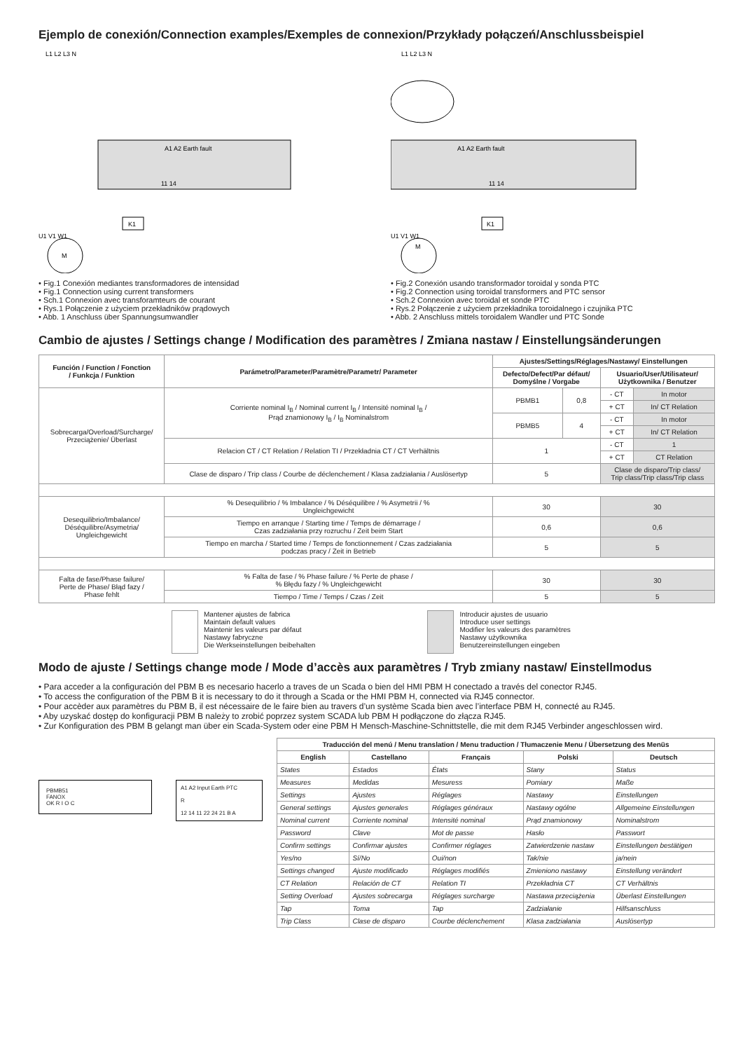Ejemplo de conexión/Connection examples/Exemples de connexion/Przykłady połączeń/Anschlussbeispiel
L1 L2 L3 N
A1 A2 Earth fault
11 14
K1
M
U1 V1 W1
• Fig.1 Conexión mediantes transformadores de intensidad
• Fig.1 Connection using current transformers
• Sch.1 Connexion avec transforamteurs de courant
• Rys.1 Połączenie z użyciem przekładników prądowych
• Abb. 1 Anschluss über Spannungsumwandler
L1 L2 L3 N
A1 A2 Earth fault
11 14
K1
M
U1 V1 W1
• Fig.2 Conexión usando transformador toroidal y sonda PTC
• Fig.2 Connection using toroidal transformers and PTC sensor
• Sch.2 Connexion avec toroidal et sonde PTC
• Rys.2 Połączenie z użyciem przekładnika toroidalnego i czujnika PTC
• Abb. 2 Anschluss mittels toroidalem Wandler und PTC Sonde
Cambio de ajustes / Settings change / Modification des paramètres / Zmiana nastaw / Einstellungsänderungen
| Función / Function / Fonction / Funkcja / Funktion | Parámetro/Parameter/Paramètre/Parametr/ Parameter | Ajustes/Settings/Réglages/Nastawy/ Einstellungen | | | |
| --- | --- | --- | --- | --- | --- |
| | | Defecto/Defect/Par défaut/ Domyślne / Vorgabe | | Usuario/User/Utilisateur/ Użytkownika / Benutzer | |
| Sobrecarga/Overload/Surcharge/ Przeciążenie/ Überlast | Corriente nominal I<sub>B</sub> / Nominal current I<sub>B</sub> / Intensité nominal I<sub>B</sub> / Prąd znamionowy I<sub>B</sub> / I<sub>B</sub> Nominalstrom | PBMB1 | 0,8 | - CT | In motor |
| | | | | + CT | In/ CT Relation |
| | | PBMB5 | 4 | - CT | In motor |
| | | | | + CT | In/ CT Relation |
| | Relacion CT / CT Relation / Relation TI / Przekładnia CT / CT Verhältnis | 1 | | - CT | 1 |
| | | | | + CT | CT Relation |
| | Clase de disparo / Trip class / Courbe de déclenchement / Klasa zadziałania / Auslösertyp | 5 | | Clase de disparo/Trip class/ Trip class/Trip class/Trip class | |
| Desequilibrio/Imbalance/ Déséquilibre/Asymetria/ Ungleichgewicht | % Desequilibrio / % Imbalance / % Déséquilibre / % Asymetrii / % Ungleichgewicht | 30 | | 30 | |
| | Tiempo en arranque / Starting time / Temps de démarrage / Czas zadziałania przy rozruchu / Zeit beim Start | 0,6 | | 0,6 | |
| | Tiempo en marcha / Started time / Temps de fonctionnement / Czas zadziałania podczas pracy / Zeit in Betrieb | 5 | | 5 | |
| Falta de fase/Phase failure/ Perte de Phase/ Błąd fazy / Phase fehlt | % Falta de fase / % Phase failure / % Perte de phase / % Błędu fazy / % Ungleichgewicht | 30 | | 30 | |
| | Tiempo / Time / Temps / Czas / Zeit | 5 | | 5 | |
Mantener ajustes de fabrica
Maintain default values
Maintenir les valeurs par défaut
Nastawy fabryczne
Die Werkseinstellungen beibehalten
Introducir ajustes de usuario
Introduce user settings
Modifier les valeurs des paramètres
Nastawy użytkownika
Benutzereinstellungen eingeben
Modo de ajuste / Settings change mode / Mode d’accès aux paramètres / Tryb zmiany nastaw/ Einstellmodus
• Para acceder a la configuración del PBM B es necesario hacerlo a traves de un Scada o bien del HMI PBM H conectado a través del conector RJ45.
• To access the configuration of the PBM B it is necessary to do it through a Scada or the HMI PBM H, connected via RJ45 connector.
• Pour accèder aux paramètres du PBM B, il est nécessaire de le faire bien au travers d’un système Scada bien avec l’interface PBM H, connecté au RJ45.
• Aby uzyskać dostęp do konfiguracji PBM B należy to zrobić poprzez system SCADA lub PBM H podłączone do złącza RJ45.
• Zur Konfiguration des PBM B gelangt man über ein Scada-System oder eine PBM H Mensch-Maschine-Schnittstelle, die mit dem RJ45 Verbinder angeschlossen wird.
PBMB51
FANOX
OK R I O C
A1 A2 Input Earth PTC
R
12 14 11 22 24 21 B A
| Traducción del menú / Menu translation / Menu traduction / Tłumaczenie Menu / Übersetzung des Menüs | | | | |
| --- | --- | --- | --- | --- |
| English | Castellano | Français | Polski | Deutsch |
| States | Estados | États | Stany | Status |
| Measures | Medidas | Mesuress | Pomiary | Maße |
| Settings | Ajustes | Réglages | Nastawy | Einstellungen |
| General settings | Ajustes generales | Réglages généraux | Nastawy ogólne | Allgemeine Einstellungen |
| Nominal current | Corriente nominal | Intensité nominal | Prąd znamionowy | Nominalstrom |
| Password | Clave | Mot de passe | Hasło | Passwort |
| Confirm settings | Confirmar ajustes | Confirmer réglages | Zatwierdzenie nastaw | Einstellungen bestätigen |
| Yes/no | Sí/No | Oui/non | Tak/nie | ja/nein |
| Settings changed | Ajuste modificado | Réglages modifiés | Zmieniono nastawy | Einstellung verändert |
| CT Relation | Relación de CT | Relation TI | Przekładnia CT | CT Verhältnis |
| Setting Overload | Ajustes sobrecarga | Réglages surcharge | Nastawa przeciążenia | Überlast Einstellungen |
| Tap | Toma | Tap | Zadziałanie | Hilfsanschluss |
| Trip Class | Clase de disparo | Courbe déclenchement | Klasa zadziałania | Auslösertyp |